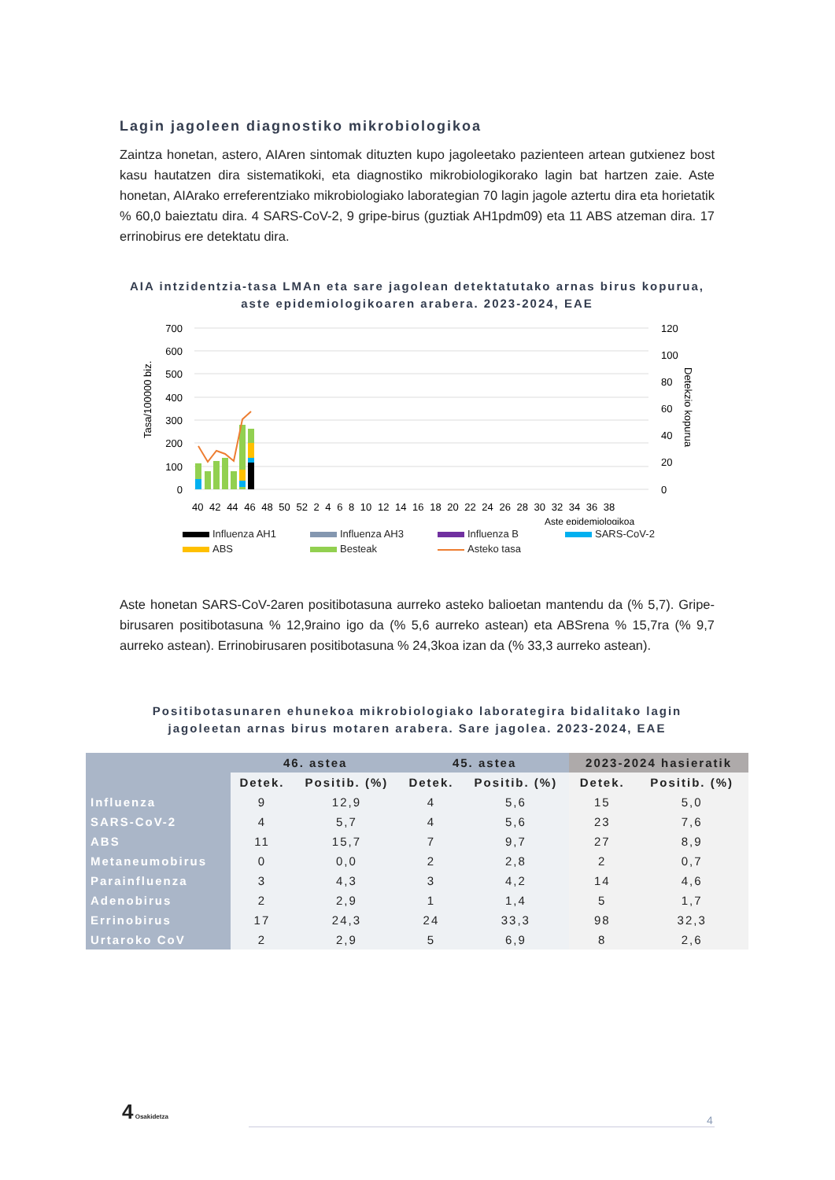Lagin jagoleen diagnostiko mikrobiologikoa
Zaintza honetan, astero, AIAren sintomak dituzten kupo jagoleetako pazienteen artean gutxienez bost kasu hautatzen dira sistematikoki, eta diagnostiko mikrobiologikorako lagin bat hartzen zaie. Aste honetan, AIArako erreferentziako mikrobiologiako laborategian 70 lagin jagole aztertu dira eta horietatik % 60,0 baieztatu dira. 4 SARS-CoV-2, 9 gripe-birus (guztiak AH1pdm09) eta 11 ABS atzeman dira. 17 errinobirus ere detektatu dira.
AIA intzidentzia-tasa LMAn eta sare jagolean detektatutako arnas birus kopurua, aste epidemiologikoaren arabera. 2023-2024, EAE
700
600
500
400
300
200
100
0
120
100
80
60
40
20
0
Tasa/100000 biz.
Detekzio kopurua
40 42 44 46 48 50 52 2 4 6 8 10 12 14 16 18 20 22 24 26 28 30 32 34 36 38
Aste epidemiologikoa
Influenza AH1 Influenza AH3 Influenza B SARS-CoV-2 ABS Besteak Asteko tasa
Aste honetan SARS-CoV-2aren positibotasuna aurreko asteko balioetan mantendu da (% 5,7). Gripe-birusaren positibotasuna % 12,9raino igo da (% 5,6 aurreko astean) eta ABSrena % 15,7ra (% 9,7 aurreko astean). Errinobirusaren positibotasuna % 24,3koa izan da (% 33,3 aurreko astean).
Positibotasunaren ehunekoa mikrobiologiako laborategira bidalitako lagin jagoleetan arnas birus motaren arabera. Sare jagolea. 2023-2024, EAE
| | 46. astea | | 45. astea | | 2023-2024 hasieratik | |
| --- | --- | --- | --- | --- | --- | --- |
| | Detek. | Positib. (%) | Detek. | Positib. (%) | Detek. | Positib. (%) |
| Influenza | 9 | 12,9 | 4 | 5,6 | 15 | 5,0 |
| SARS-CoV-2 | 4 | 5,7 | 4 | 5,6 | 23 | 7,6 |
| ABS | 11 | 15,7 | 7 | 9,7 | 27 | 8,9 |
| Metaneumobirus | 0 | 0,0 | 2 | 2,8 | 2 | 0,7 |
| Parainfluenza | 3 | 4,3 | 3 | 4,2 | 14 | 4,6 |
| Adenobirus | 2 | 2,9 | 1 | 1,4 | 5 | 1,7 |
| Errinobirus | 17 | 24,3 | 24 | 33,3 | 98 | 32,3 |
| Urtaroko CoV | 2 | 2,9 | 5 | 6,9 | 8 | 2,6 |
4 Osakidetza
4